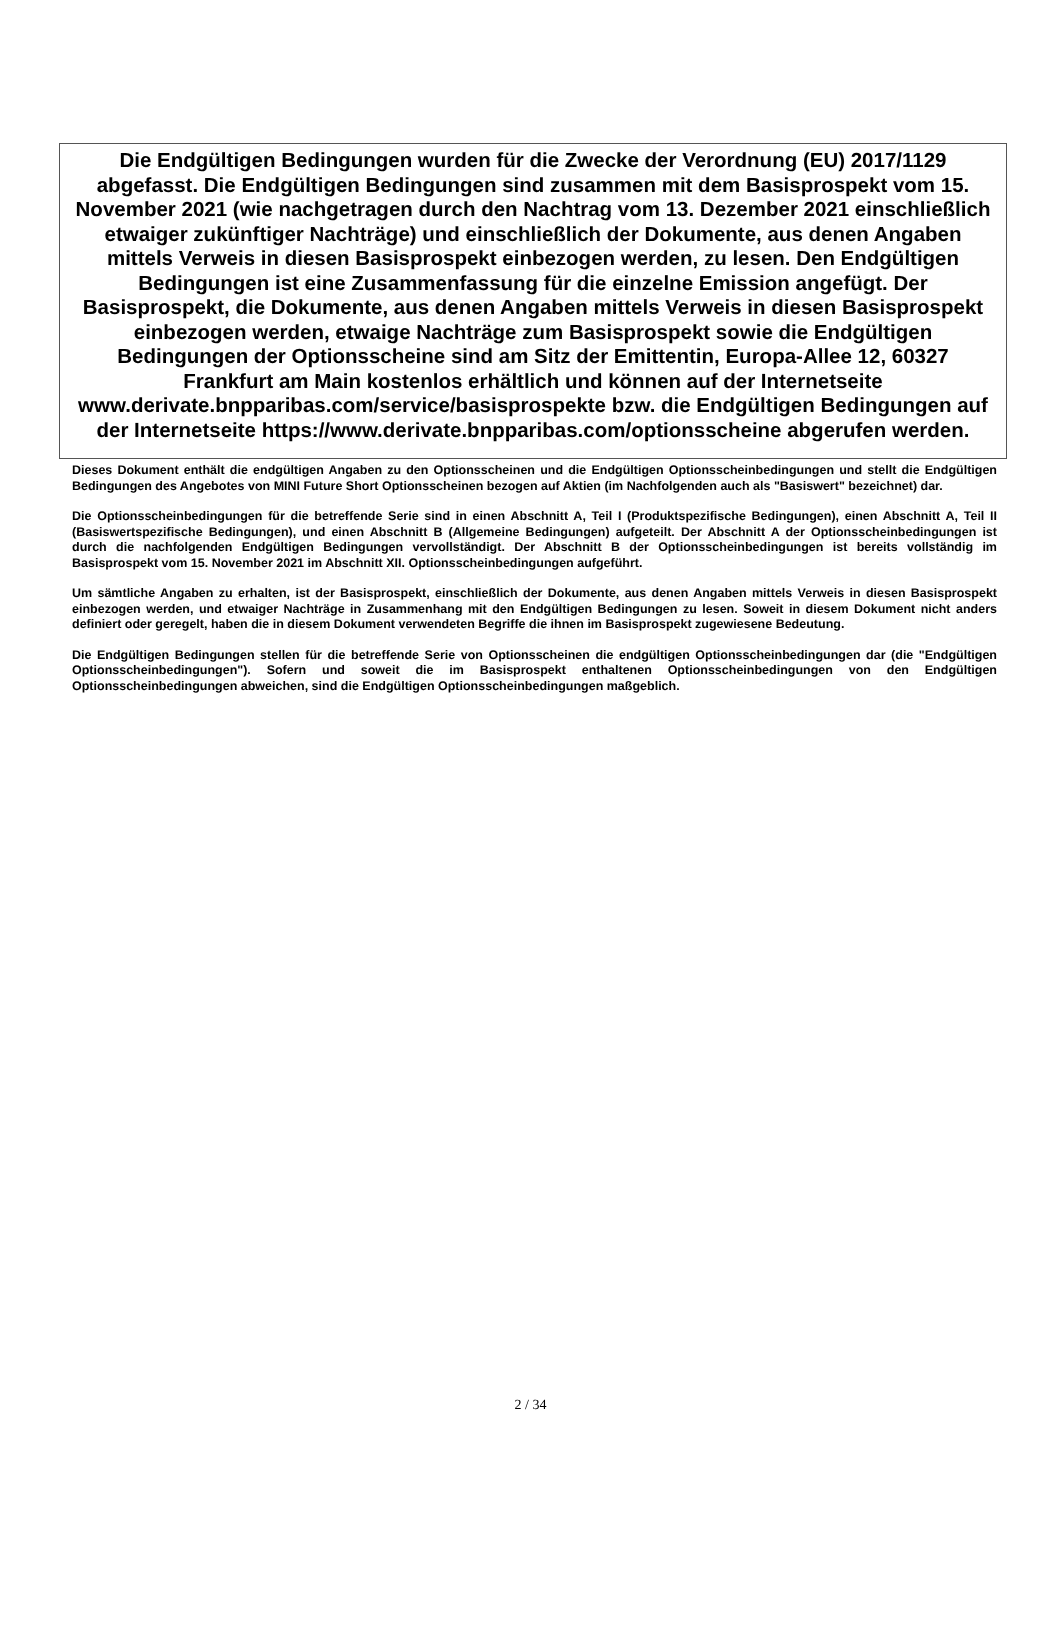Die Endgültigen Bedingungen wurden für die Zwecke der Verordnung (EU) 2017/1129 abgefasst. Die Endgültigen Bedingungen sind zusammen mit dem Basisprospekt vom 15. November 2021 (wie nachgetragen durch den Nachtrag vom 13. Dezember 2021 einschließlich etwaiger zukünftiger Nachträge) und einschließlich der Dokumente, aus denen Angaben mittels Verweis in diesen Basisprospekt einbezogen werden, zu lesen. Den Endgültigen Bedingungen ist eine Zusammenfassung für die einzelne Emission angefügt. Der Basisprospekt, die Dokumente, aus denen Angaben mittels Verweis in diesen Basisprospekt einbezogen werden, etwaige Nachträge zum Basisprospekt sowie die Endgültigen Bedingungen der Optionsscheine sind am Sitz der Emittentin, Europa-Allee 12, 60327 Frankfurt am Main kostenlos erhältlich und können auf der Internetseite www.derivate.bnpparibas.com/service/basisprospekte bzw. die Endgültigen Bedingungen auf der Internetseite https://www.derivate.bnpparibas.com/optionsscheine abgerufen werden.
Dieses Dokument enthält die endgültigen Angaben zu den Optionsscheinen und die Endgültigen Optionsscheinbedingungen und stellt die Endgültigen Bedingungen des Angebotes von MINI Future Short Optionsscheinen bezogen auf Aktien (im Nachfolgenden auch als "Basiswert" bezeichnet) dar.
Die Optionsscheinbedingungen für die betreffende Serie sind in einen Abschnitt A, Teil I (Produktspezifische Bedingungen), einen Abschnitt A, Teil II (Basiswertspezifische Bedingungen), und einen Abschnitt B (Allgemeine Bedingungen) aufgeteilt. Der Abschnitt A der Optionsscheinbedingungen ist durch die nachfolgenden Endgültigen Bedingungen vervollständigt. Der Abschnitt B der Optionsscheinbedingungen ist bereits vollständig im Basisprospekt vom 15. November 2021 im Abschnitt XII. Optionsscheinbedingungen aufgeführt.
Um sämtliche Angaben zu erhalten, ist der Basisprospekt, einschließlich der Dokumente, aus denen Angaben mittels Verweis in diesen Basisprospekt einbezogen werden, und etwaiger Nachträge in Zusammenhang mit den Endgültigen Bedingungen zu lesen. Soweit in diesem Dokument nicht anders definiert oder geregelt, haben die in diesem Dokument verwendeten Begriffe die ihnen im Basisprospekt zugewiesene Bedeutung.
Die Endgültigen Bedingungen stellen für die betreffende Serie von Optionsscheinen die endgültigen Optionsscheinbedingungen dar (die "Endgültigen Optionsscheinbedingungen"). Sofern und soweit die im Basisprospekt enthaltenen Optionsscheinbedingungen von den Endgültigen Optionsscheinbedingungen abweichen, sind die Endgültigen Optionsscheinbedingungen maßgeblich.
2 / 34